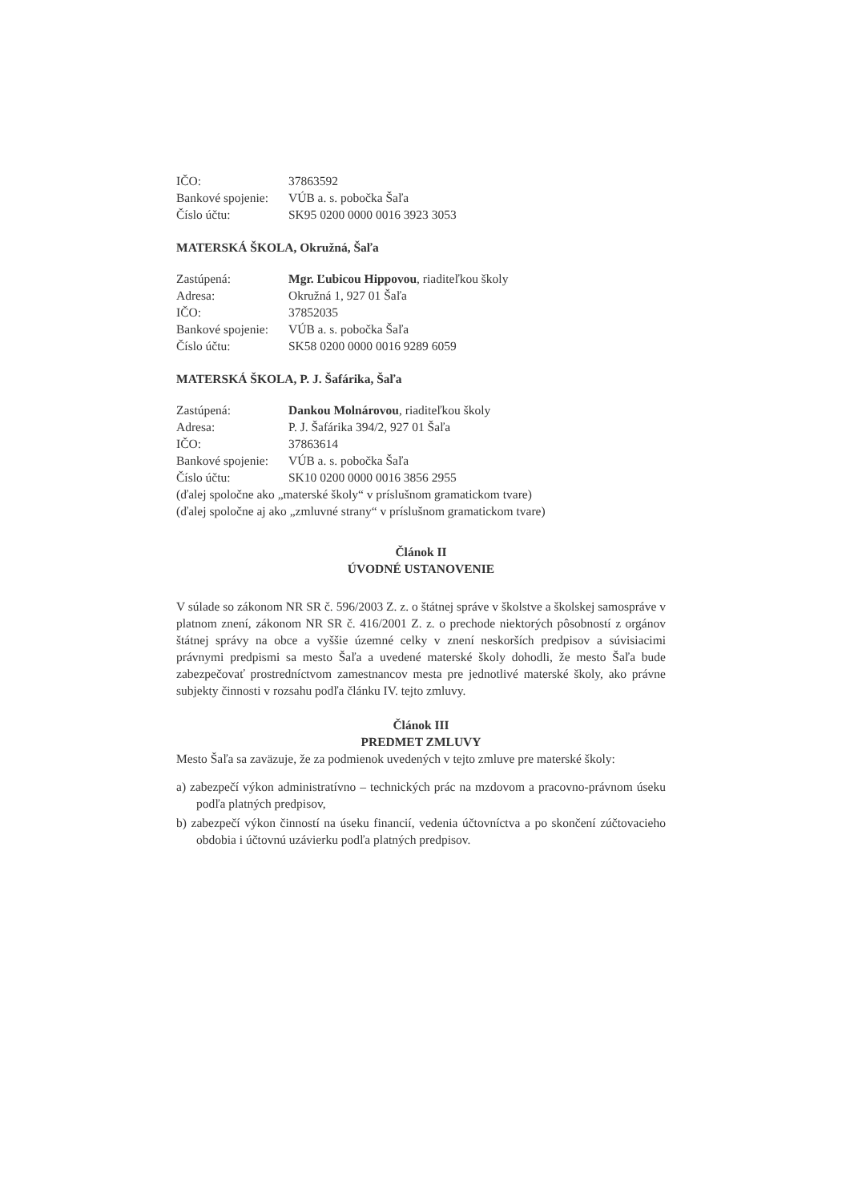IČO: 37863592
Bankové spojenie: VÚB a. s. pobočka Šaľa
Číslo účtu: SK95 0200 0000 0016 3923 3053
MATERSKÁ ŠKOLA, Okružná, Šaľa
Zastúpená: Mgr. Ľubicou Hippovou, riaditeľkou školy
Adresa: Okružná 1, 927 01 Šaľa
IČO: 37852035
Bankové spojenie: VÚB a. s. pobočka Šaľa
Číslo účtu: SK58 0200 0000 0016 9289 6059
MATERSKÁ ŠKOLA, P. J. Šafárika, Šaľa
Zastúpená: Dankou Molnárovou, riaditeľkou školy
Adresa: P. J. Šafárika 394/2, 927 01 Šaľa
IČO: 37863614
Bankové spojenie: VÚB a. s. pobočka Šaľa
Číslo účtu: SK10 0200 0000 0016 3856 2955
(ďalej spoločne ako „materské školy“ v príslušnom gramatickom tvare)
(ďalej spoločne aj ako „zmluvné strany“ v príslušnom gramatickom tvare)
Článok II
ÚVODNÉ USTANOVENIE
V súlade so zákonom NR SR č. 596/2003 Z. z. o štátnej správe v školstve a školskej samospráve v platnom znení, zákonom NR SR č. 416/2001 Z. z. o prechode niektorých pôsobností z orgánov štátnej správy na obce a vyššie územné celky v znení neskorších predpisov a súvisiacimi právnymi predpismi sa mesto Šaľa a uvedené materské školy dohodli, že mesto Šaľa bude zabezpečovať prostredníctvom zamestnancov mesta pre jednotlivé materské školy, ako právne subjekty činnosti v rozsahu podľa článku IV. tejto zmluvy.
Článok III
PREDMET ZMLUVY
Mesto Šaľa sa zaväzuje, že za podmienok uvedených v tejto zmluve pre materské školy:
a) zabezpečí výkon administratívno – technických prác na mzdovom a pracovno-právnom úseku podľa platných predpisov,
b) zabezpečí výkon činností na úseku financií, vedenia účtovníctva a po skončení zúčtovacieho obdobia i účtovnú uzávierku podľa platných predpisov.